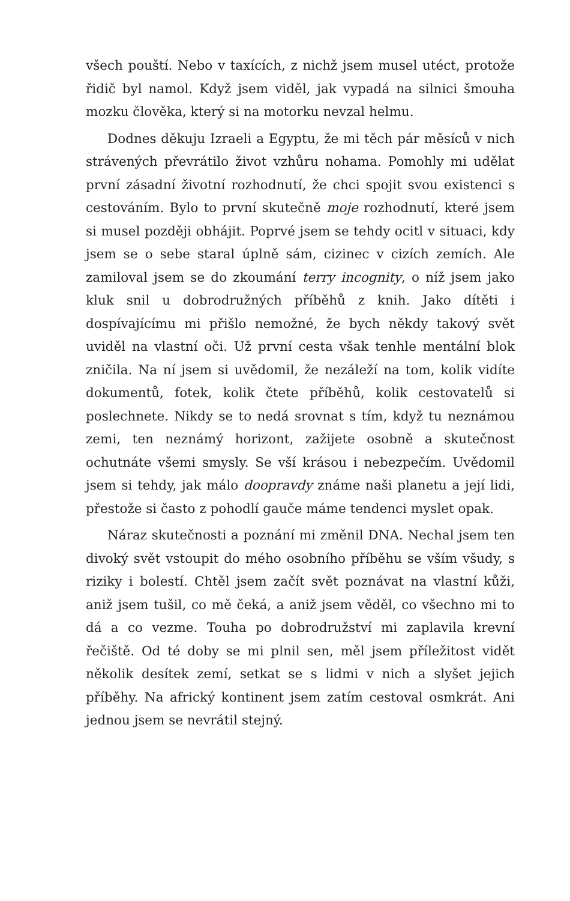všech pouští. Nebo v taxících, z nichž jsem musel utéct, protože řidič byl namol. Když jsem viděl, jak vypadá na silnici šmouha mozku člověka, který si na motorku nevzal helmu.
Dodnes děkuju Izraeli a Egyptu, že mi těch pár měsíců v nich strávených převrátilo život vzhůru nohama. Pomohly mi udělat první zásadní životní rozhodnutí, že chci spojit svou existenci s cestováním. Bylo to první skutečně moje rozhodnutí, které jsem si musel později obhájit. Poprvé jsem se tehdy ocitl v situaci, kdy jsem se o sebe staral úplně sám, cizinec v cizích zemích. Ale zamiloval jsem se do zkoumání terry incognity, o níž jsem jako kluk snil u dobrodružných příběhů z knih. Jako dítěti i dospívajícímu mi přišlo nemožné, že bych někdy takový svět uviděl na vlastní oči. Už první cesta však tenhle mentální blok zničila. Na ní jsem si uvědomil, že nezáleží na tom, kolik vidíte dokumentů, fotek, kolik čtete příběhů, kolik cestovatelů si poslechnete. Nikdy se to nedá srovnat s tím, když tu neznámou zemi, ten neznámý horizont, zažijete osobně a skutečnost ochutnáte všemi smysly. Se vší krásou i nebezpečím. Uvědomil jsem si tehdy, jak málo doopravdy známe naši planetu a její lidi, přestože si často z pohodlí gauče máme tendenci myslet opak.
Náraz skutečnosti a poznání mi změnil DNA. Nechal jsem ten divoký svět vstoupit do mého osobního příběhu se vším všudy, s riziky i bolestí. Chtěl jsem začít svět poznávat na vlastní kůži, aniž jsem tušil, co mě čeká, a aniž jsem věděl, co všechno mi to dá a co vezme. Touha po dobrodružství mi zaplavila krevní řečiště. Od té doby se mi plnil sen, měl jsem příležitost vidět několik desítek zemí, setkat se s lidmi v nich a slyšet jejich příběhy. Na africký kontinent jsem zatím cestoval osmkrát. Ani jednou jsem se nevrátil stejný.